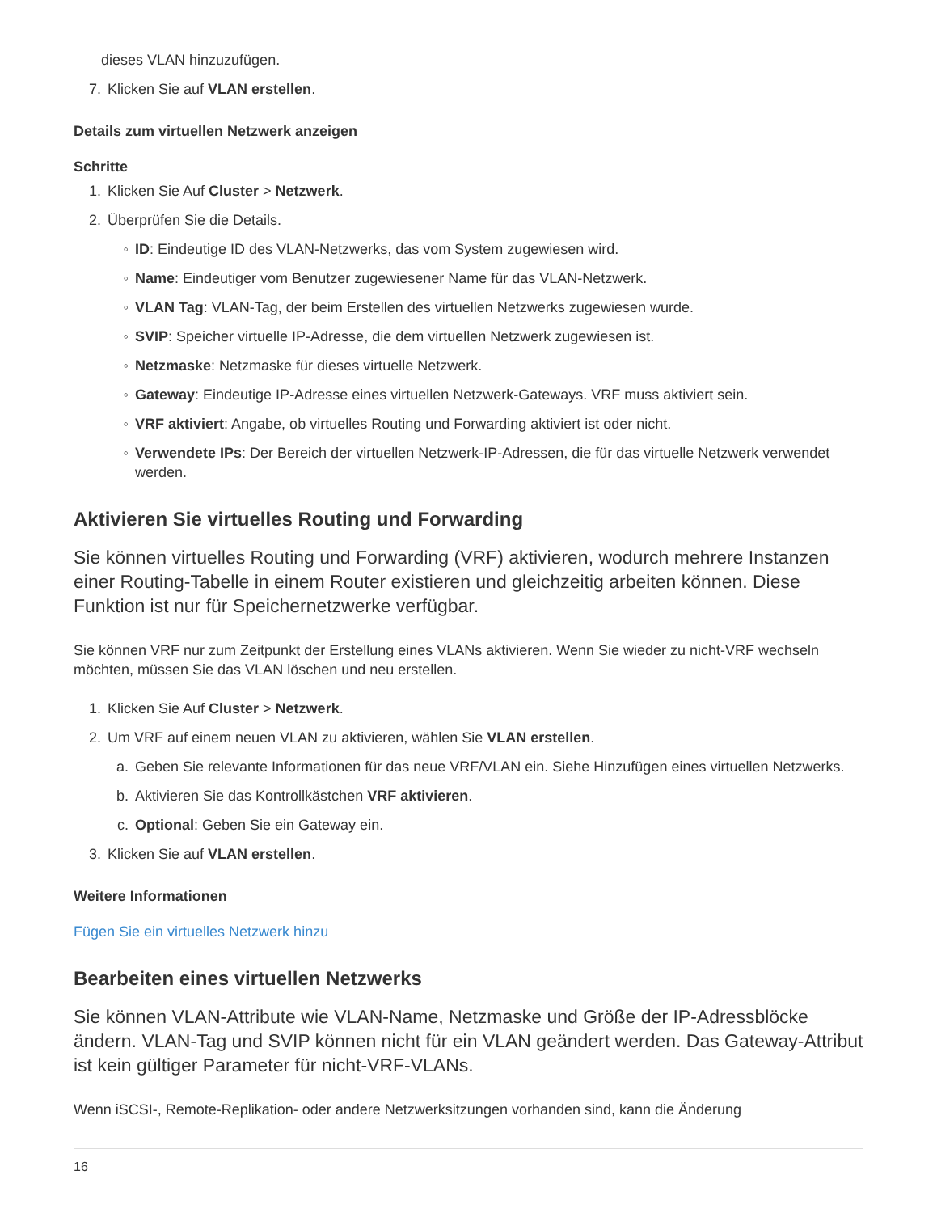dieses VLAN hinzuzufügen.
7. Klicken Sie auf VLAN erstellen.
Details zum virtuellen Netzwerk anzeigen
Schritte
1. Klicken Sie Auf Cluster > Netzwerk.
2. Überprüfen Sie die Details.
◦ ID: Eindeutige ID des VLAN-Netzwerks, das vom System zugewiesen wird.
◦ Name: Eindeutiger vom Benutzer zugewiesener Name für das VLAN-Netzwerk.
◦ VLAN Tag: VLAN-Tag, der beim Erstellen des virtuellen Netzwerks zugewiesen wurde.
◦ SVIP: Speicher virtuelle IP-Adresse, die dem virtuellen Netzwerk zugewiesen ist.
◦ Netzmaske: Netzmaske für dieses virtuelle Netzwerk.
◦ Gateway: Eindeutige IP-Adresse eines virtuellen Netzwerk-Gateways. VRF muss aktiviert sein.
◦ VRF aktiviert: Angabe, ob virtuelles Routing und Forwarding aktiviert ist oder nicht.
◦ Verwendete IPs: Der Bereich der virtuellen Netzwerk-IP-Adressen, die für das virtuelle Netzwerk verwendet werden.
Aktivieren Sie virtuelles Routing und Forwarding
Sie können virtuelles Routing und Forwarding (VRF) aktivieren, wodurch mehrere Instanzen einer Routing-Tabelle in einem Router existieren und gleichzeitig arbeiten können. Diese Funktion ist nur für Speichernetzwerke verfügbar.
Sie können VRF nur zum Zeitpunkt der Erstellung eines VLANs aktivieren. Wenn Sie wieder zu nicht-VRF wechseln möchten, müssen Sie das VLAN löschen und neu erstellen.
1. Klicken Sie Auf Cluster > Netzwerk.
2. Um VRF auf einem neuen VLAN zu aktivieren, wählen Sie VLAN erstellen.
a. Geben Sie relevante Informationen für das neue VRF/VLAN ein. Siehe Hinzufügen eines virtuellen Netzwerks.
b. Aktivieren Sie das Kontrollkästchen VRF aktivieren.
c. Optional: Geben Sie ein Gateway ein.
3. Klicken Sie auf VLAN erstellen.
Weitere Informationen
Fügen Sie ein virtuelles Netzwerk hinzu
Bearbeiten eines virtuellen Netzwerks
Sie können VLAN-Attribute wie VLAN-Name, Netzmaske und Größe der IP-Adressblöcke ändern. VLAN-Tag und SVIP können nicht für ein VLAN geändert werden. Das Gateway-Attribut ist kein gültiger Parameter für nicht-VRF-VLANs.
Wenn iSCSI-, Remote-Replikation- oder andere Netzwerksitzungen vorhanden sind, kann die Änderung
16